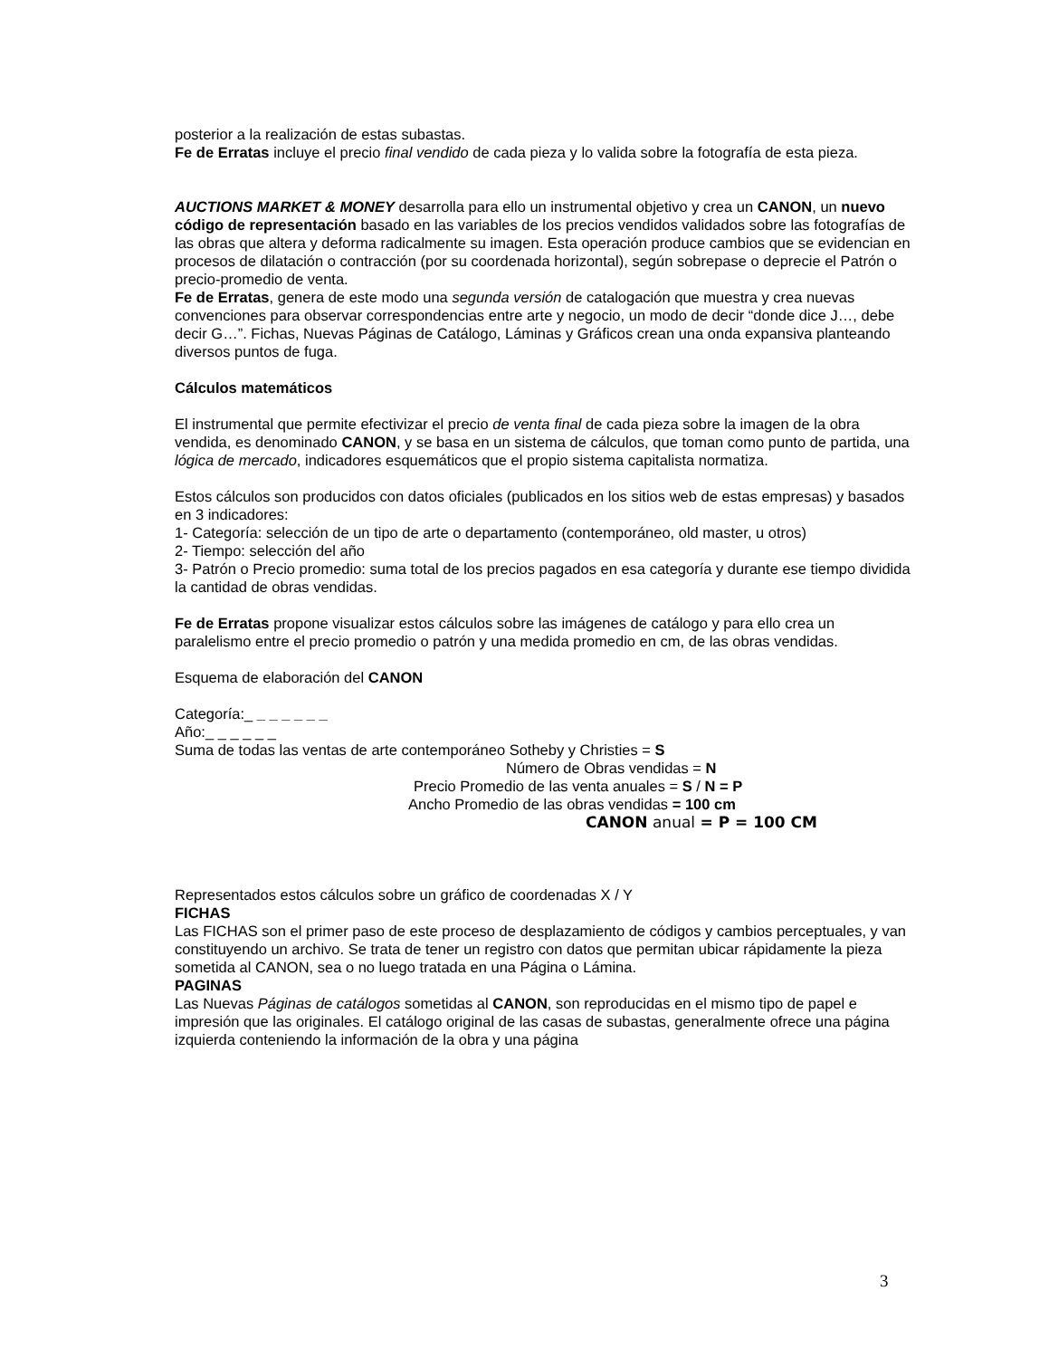posterior a la realización de estas subastas.
Fe de Erratas incluye el precio final vendido de cada pieza y lo valida sobre la fotografía de esta pieza.
AUCTIONS MARKET & MONEY desarrolla para ello un instrumental objetivo y crea un CANON, un nuevo código de representación basado en las variables de los precios vendidos validados sobre las fotografías de las obras que altera y deforma radicalmente su imagen. Esta operación produce cambios que se evidencian en procesos de dilatación o contracción (por su coordenada horizontal), según sobrepase o deprecie el Patrón o precio-promedio de venta.
Fe de Erratas, genera de este modo una segunda versión de catalogación que muestra y crea nuevas convenciones para observar correspondencias entre arte y negocio, un modo de decir “donde dice J…, debe decir G…”. Fichas, Nuevas Páginas de Catálogo, Láminas y Gráficos crean una onda expansiva planteando diversos puntos de fuga.
Cálculos matemáticos
El instrumental que permite efectivizar el precio de venta final de cada pieza sobre la imagen de la obra vendida, es denominado CANON, y se basa en un sistema de cálculos, que toman como punto de partida, una lógica de mercado, indicadores esquemáticos que el propio sistema capitalista normatiza.
Estos cálculos son producidos con datos oficiales (publicados en los sitios web de estas empresas) y basados en 3 indicadores:
1- Categoría: selección de un tipo de arte o departamento (contemporáneo, old master, u otros)
2- Tiempo: selección del año
3- Patrón o Precio promedio: suma total de los precios pagados en esa categoría y durante ese tiempo dividida la cantidad de obras vendidas.
Fe de Erratas propone visualizar estos cálculos sobre las imágenes de catálogo y para ello crea un paralelismo entre el precio promedio o patrón y una medida promedio en cm, de las obras vendidas.
Esquema de elaboración del CANON
Categoría:_ _ _ _ _ _ _
Año:_ _ _ _ _ _
Suma de todas las ventas de arte contemporáneo Sotheby y Christies = S
Número de Obras vendidas = N
Precio Promedio de las venta anuales = S / N = P
Ancho Promedio de las obras vendidas = 100 cm
CANON anual = P = 100 CM
Representados estos cálculos sobre un gráfico de coordenadas X / Y
FICHAS
Las FICHAS son el primer paso de este proceso de desplazamiento de códigos y cambios perceptuales, y van constituyendo un archivo. Se trata de tener un registro con datos que permitan ubicar rápidamente la pieza sometida al CANON, sea o no luego tratada en una Página o Lámina.
PAGINAS
Las Nuevas Páginas de catálogos sometidas al CANON, son reproducidas en el mismo tipo de papel e impresión que las originales. El catálogo original de las casas de subastas, generalmente ofrece una página izquierda conteniendo la información de la obra y una página
3